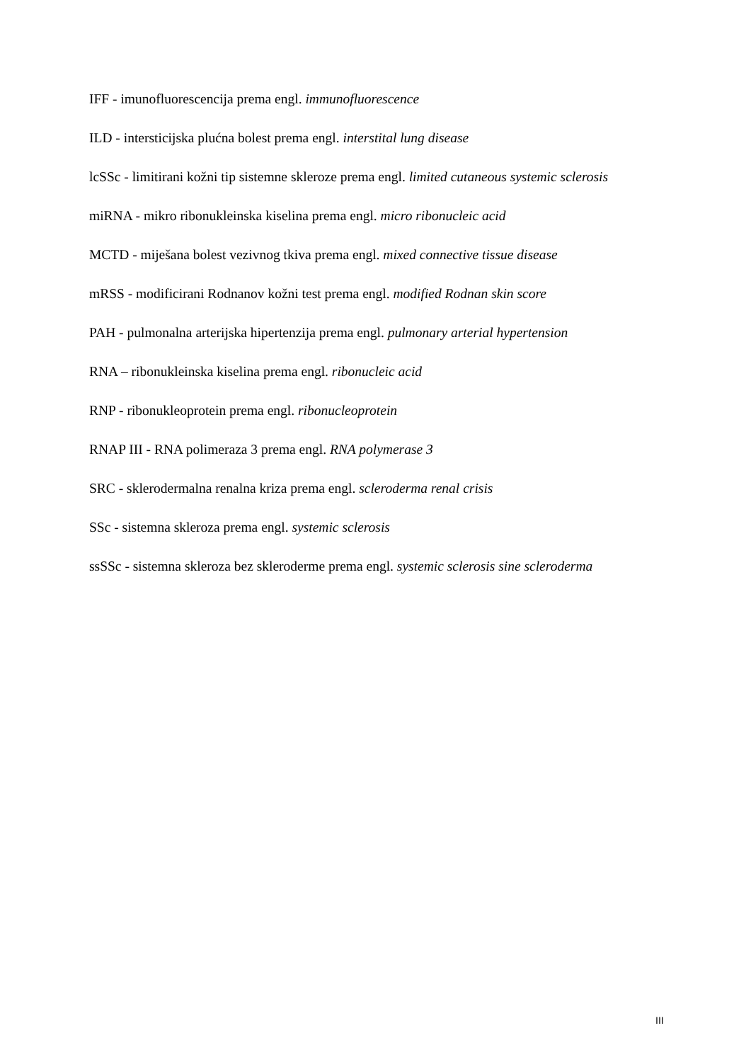IFF - imunofluorescencija prema engl. immunofluorescence
ILD - intersticijska plućna bolest prema engl. interstital lung disease
lcSSc - limitirani kožni tip sistemne skleroze prema engl. limited cutaneous systemic sclerosis
miRNA - mikro ribonukleinska kiselina prema engl. micro ribonucleic acid
MCTD - miješana bolest vezivnog tkiva prema engl. mixed connective tissue disease
mRSS - modificirani Rodnanov kožni test prema engl. modified Rodnan skin score
PAH - pulmonalna arterijska hipertenzija prema engl. pulmonary arterial hypertension
RNA – ribonukleinska kiselina prema engl. ribonucleic acid
RNP - ribonukleoprotein prema engl. ribonucleoprotein
RNAP III - RNA polimeraza 3 prema engl. RNA polymerase 3
SRC - sklerodermalna renalna kriza prema engl. scleroderma renal crisis
SSc - sistemna skleroza prema engl. systemic sclerosis
ssSSc - sistemna skleroza bez skleroderme prema engl. systemic sclerosis sine scleroderma
III